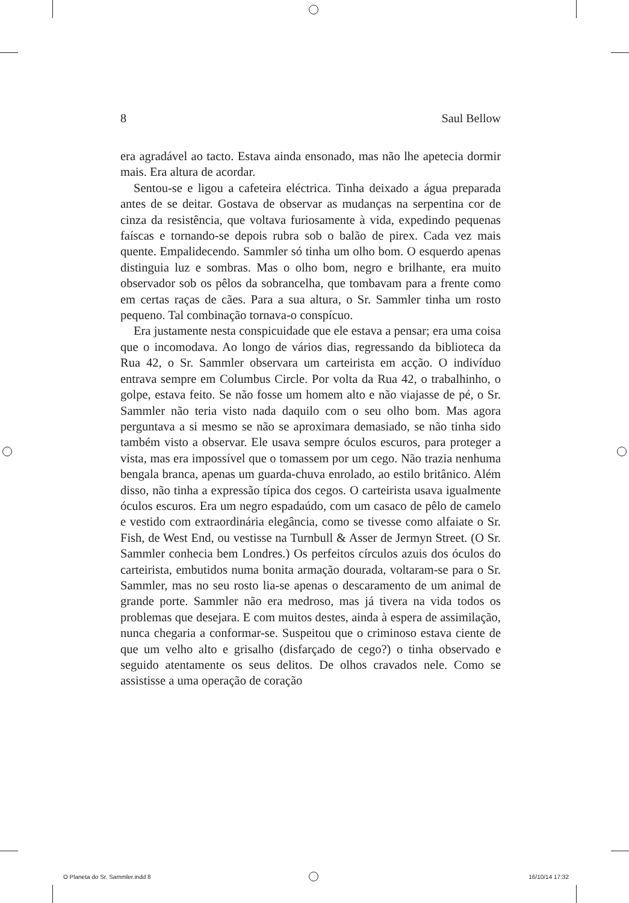8 Saul Bellow
era agradável ao tacto. Estava ainda ensonado, mas não lhe apetecia dormir mais. Era altura de acordar.
Sentou-se e ligou a cafeteira eléctrica. Tinha deixado a água preparada antes de se deitar. Gostava de observar as mudanças na serpentina cor de cinza da resistência, que voltava furiosamente à vida, expedindo pequenas faíscas e tornando-se depois rubra sob o balão de pirex. Cada vez mais quente. Empalidecendo. Sammler só tinha um olho bom. O esquerdo apenas distinguia luz e sombras. Mas o olho bom, negro e brilhante, era muito observador sob os pêlos da sobrancelha, que tombavam para a frente como em certas raças de cães. Para a sua altura, o Sr. Sammler tinha um rosto pequeno. Tal combinação tornava-o conspícuo.
Era justamente nesta conspicuidade que ele estava a pensar; era uma coisa que o incomodava. Ao longo de vários dias, regressando da biblioteca da Rua 42, o Sr. Sammler observara um carteirista em acção. O indivíduo entrava sempre em Columbus Circle. Por volta da Rua 42, o trabalhinho, o golpe, estava feito. Se não fosse um homem alto e não viajasse de pé, o Sr. Sammler não teria visto nada daquilo com o seu olho bom. Mas agora perguntava a si mesmo se não se aproximara demasiado, se não tinha sido também visto a observar. Ele usava sempre óculos escuros, para proteger a vista, mas era impossível que o tomassem por um cego. Não trazia nenhuma bengala branca, apenas um guarda-chuva enrolado, ao estilo britânico. Além disso, não tinha a expressão típica dos cegos. O carteirista usava igualmente óculos escuros. Era um negro espadaúdo, com um casaco de pêlo de camelo e vestido com extraordinária elegância, como se tivesse como alfaiate o Sr. Fish, de West End, ou vestisse na Turnbull & Asser de Jermyn Street. (O Sr. Sammler conhecia bem Londres.) Os perfeitos círculos azuis dos óculos do carteirista, embutidos numa bonita armação dourada, voltaram-se para o Sr. Sammler, mas no seu rosto lia-se apenas o descaramento de um animal de grande porte. Sammler não era medroso, mas já tivera na vida todos os problemas que desejara. E com muitos destes, ainda à espera de assimilação, nunca chegaria a conformar-se. Suspeitou que o criminoso estava ciente de que um velho alto e grisalho (disfarçado de cego?) o tinha observado e seguido atentamente os seus delitos. De olhos cravados nele. Como se assistisse a uma operação de coração
O Planeta do Sr. Sammler.indd 8 16/10/14 17:32